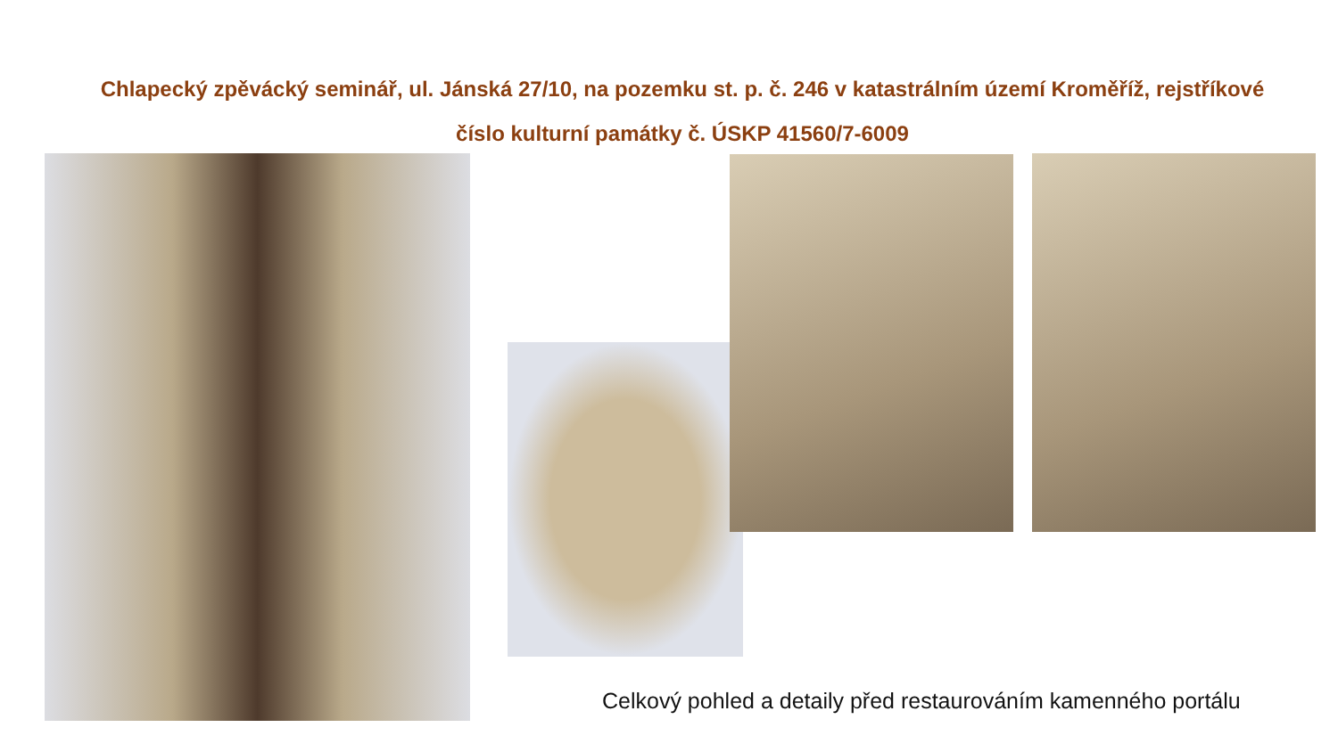Chlapecký zpěvácký seminář, ul. Jánská 27/10, na pozemku st. p. č. 246 v katastrálním území Kroměříž, rejstříkové
číslo kulturní památky č. ÚSKP 41560/7-6009
Celkový pohled a detaily před restaurováním kamenného portálu